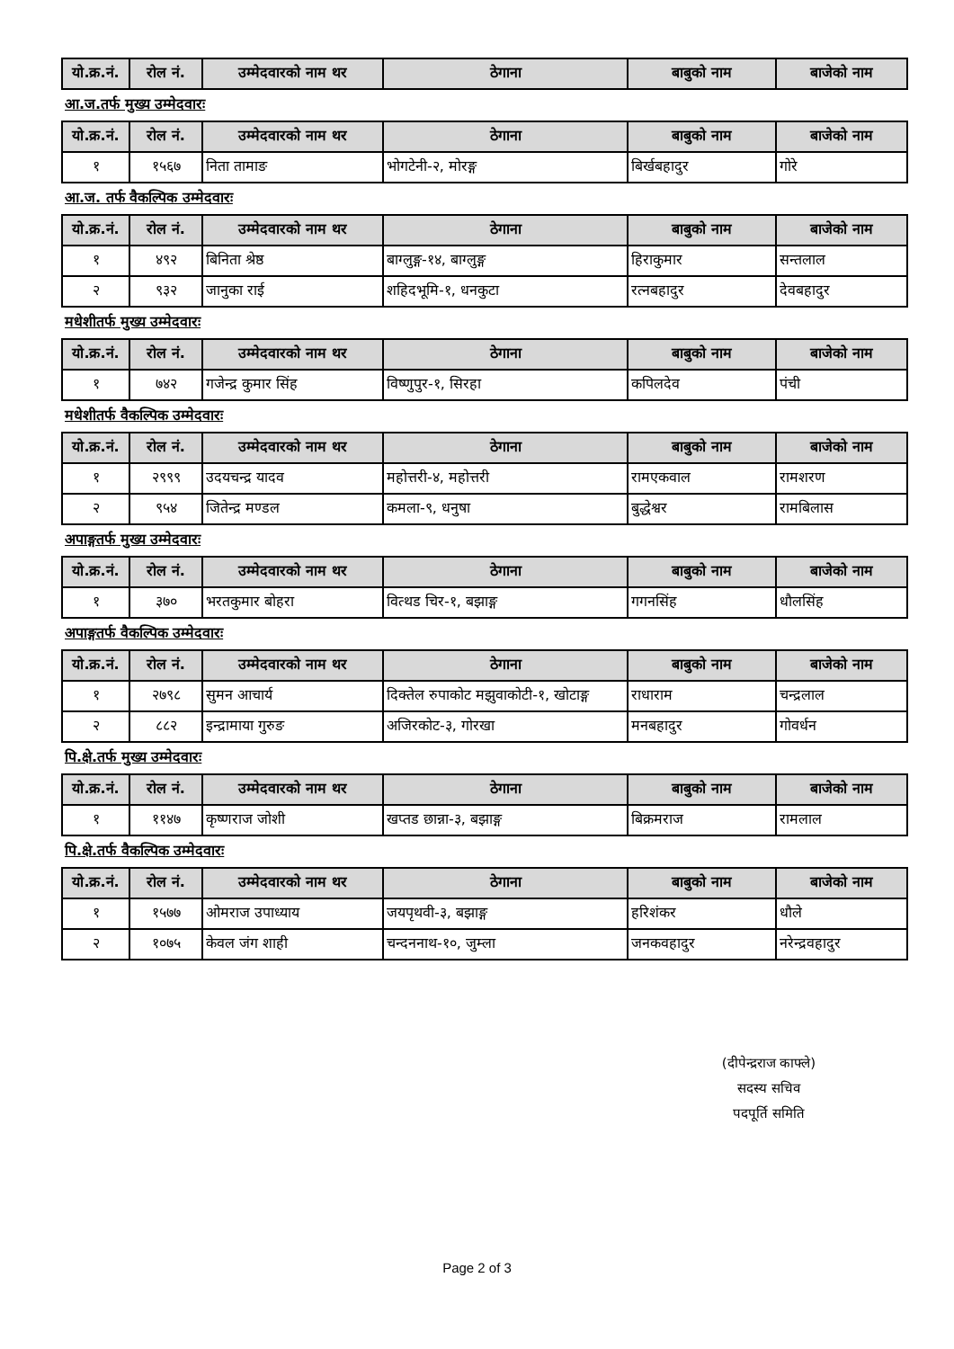| यो.क्र.नं. | रोल नं. | उम्मेदवारको नाम थर | ठेगाना | बाबुको नाम | बाजेको नाम |
| --- | --- | --- | --- | --- | --- |
आ.ज.तर्फ मुख्य उम्मेदवारः
| यो.क्र.नं. | रोल नं. | उम्मेदवारको नाम थर | ठेगाना | बाबुको नाम | बाजेको नाम |
| --- | --- | --- | --- | --- | --- |
| १ | १५६७ | निता तामाङ | भोगटेनी-२, मोरङ्ग | बिर्खबहादुर | गोरे |
आ.ज. तर्फ वैकल्पिक उम्मेदवारः
| यो.क्र.नं. | रोल नं. | उम्मेदवारको नाम थर | ठेगाना | बाबुको नाम | बाजेको नाम |
| --- | --- | --- | --- | --- | --- |
| १ | ४९२ | बिनिता श्रेष्ठ | बाग्लुङ्ग-१४, बाग्लुङ्ग | हिराकुमार | सन्तलाल |
| २ | ९३२ | जानुका राई | शहिदभूमि-१, धनकुटा | रत्नबहादुर | देवबहादुर |
मधेशीतर्फ मुख्य उम्मेदवारः
| यो.क्र.नं. | रोल नं. | उम्मेदवारको नाम थर | ठेगाना | बाबुको नाम | बाजेको नाम |
| --- | --- | --- | --- | --- | --- |
| १ | ७४२ | गजेन्द्र कुमार सिंह | विष्णुपुर-१, सिरहा | कपिलदेव | पंची |
मधेशीतर्फ वैकल्पिक उम्मेदवारः
| यो.क्र.नं. | रोल नं. | उम्मेदवारको नाम थर | ठेगाना | बाबुको नाम | बाजेको नाम |
| --- | --- | --- | --- | --- | --- |
| १ | २९९९ | उदयचन्द्र यादव | महोत्तरी-४, महोत्तरी | रामएकवाल | रामशरण |
| २ | ९५४ | जितेन्द्र मण्डल | कमला-९, धनुषा | बुद्धेश्वर | रामबिलास |
अपाङ्गतर्फ मुख्य उम्मेदवारः
| यो.क्र.नं. | रोल नं. | उम्मेदवारको नाम थर | ठेगाना | बाबुको नाम | बाजेको नाम |
| --- | --- | --- | --- | --- | --- |
| १ | ३७० | भरतकुमार बोहरा | वित्थड चिर-१, बझाङ्ग | गगनसिंह | धौलसिंह |
अपाङ्गतर्फ वैकल्पिक उम्मेदवारः
| यो.क्र.नं. | रोल नं. | उम्मेदवारको नाम थर | ठेगाना | बाबुको नाम | बाजेको नाम |
| --- | --- | --- | --- | --- | --- |
| १ | २७९८ | सुमन आचार्य | दिक्तेल रुपाकोट मझुवाकोटी-१, खोटाङ्ग | राधाराम | चन्द्रलाल |
| २ | ८८२ | इन्द्रामाया गुरुङ | अजिरकोट-३, गोरखा | मनबहादुर | गोवर्धन |
पि.क्षे.तर्फ मुख्य उम्मेदवारः
| यो.क्र.नं. | रोल नं. | उम्मेदवारको नाम थर | ठेगाना | बाबुको नाम | बाजेको नाम |
| --- | --- | --- | --- | --- | --- |
| १ | ११४७ | कृष्णराज जोशी | खप्तड छान्ना-३, बझाङ्ग | बिक्रमराज | रामलाल |
पि.क्षे.तर्फ वैकल्पिक उम्मेदवारः
| यो.क्र.नं. | रोल नं. | उम्मेदवारको नाम थर | ठेगाना | बाबुको नाम | बाजेको नाम |
| --- | --- | --- | --- | --- | --- |
| १ | १५७७ | ओमराज उपाध्याय | जयपृथवी-३, बझाङ्ग | हरिशंकर | धौले |
| २ | १०७५ | केवल जंग शाही | चन्दननाथ-१०, जुम्ला | जनकवहादुर | नरेन्द्रवहादुर |
(दीपेन्द्रराज काफ्ले)
सदस्य सचिव
पदपूर्ति समिति
Page 2 of 3